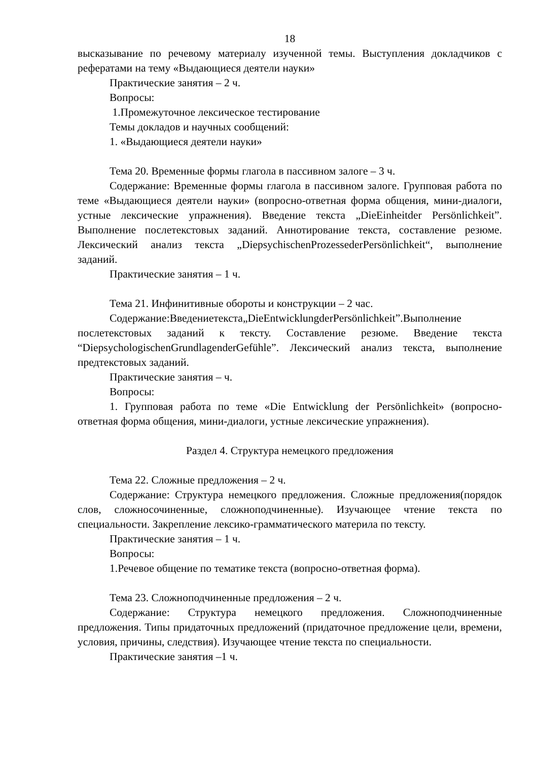18
высказывание по речевому материалу изученной темы. Выступления докладчиков с рефератами на тему «Выдающиеся деятели науки»
Практические занятия – 2 ч.
Вопросы:
1.Промежуточное лексическое тестирование
Темы докладов и научных сообщений:
1. «Выдающиеся деятели науки»
Тема 20. Временные формы глагола в пассивном залоге – 3 ч.
Содержание: Временные формы глагола в пассивном залоге. Групповая работа по теме «Выдающиеся деятели науки» (вопросно-ответная форма общения, мини-диалоги, устные лексические упражнения). Введение текста „DieEinheitder Persönlichkeit”. Выполнение послетекстовых заданий. Аннотирование текста, составление резюме. Лексический анализ текста „DiepsychischenProzessederPersönlichkeit“, выполнение заданий.
Практические занятия – 1 ч.
Тема 21. Инфинитивные обороты и конструкции – 2 час.
Содержание:Введениетекста„DieEntwicklungderPersönlichkeit”.Выполнение послетекстовых заданий к тексту. Составление резюме. Введение текста “DiepsychologischenGrundlagenderGefühle”. Лексический анализ текста, выполнение предтекстовых заданий.
Практические занятия – ч.
Вопросы:
1. Групповая работа по теме «Die Entwicklung der Persönlichkeit» (вопросно-ответная форма общения, мини-диалоги, устные лексические упражнения).
Раздел 4. Структура немецкого предложения
Тема 22. Сложные предложения – 2 ч.
Содержание: Структура немецкого предложения. Сложные предложения(порядок слов, сложносочиненные, сложноподчиненные). Изучающее чтение текста по специальности. Закрепление лексико-грамматического материла по тексту.
Практические занятия – 1 ч.
Вопросы:
1.Речевое общение по тематике текста (вопросно-ответная форма).
Тема 23. Сложноподчиненные предложения – 2 ч.
Содержание: Структура немецкого предложения. Сложноподчиненные предложения. Типы придаточных предложений (придаточное предложение цели, времени, условия, причины, следствия). Изучающее чтение текста по специальности.
Практические занятия –1 ч.